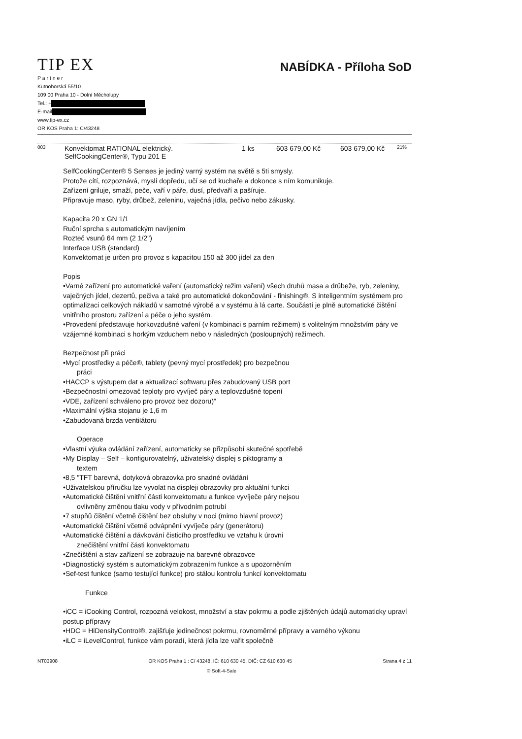TIP EX
NABÍDKA - Příloha SoD
P a r t n e r
Kutnohorská 55/10
109 00 Praha 10 - Dolní Měcholupy
Tel.: +
E-mail
www.tip-ex.cz
OR KOS Praha 1: C/43248
| 003 | Konvektomat RATIONAL elektrický. SelfCookingCenter®, Typu 201 E | 1 ks | 603 679,00 Kč | 603 679,00 Kč | 21% |
SelfCookingCenter® 5 Senses je jediný varný systém na světě s 5ti smysly.
Protože cítí, rozpoznává, myslí dopředu, učí se od kuchaře a dokonce s ním komunikuje.
Zařízení griluje, smaží, peče, vaří v páře, dusí, předvaří a pašíruje.
Připravuje maso, ryby, drůbež, zeleninu, vaječná jídla, pečivo nebo zákusky.
Kapacita 20 x GN 1/1
Ruční sprcha s automatickým navíjením
Rozteč vsunů 64 mm (2 1/2")
Interface USB (standard)
Konvektomat je určen pro provoz s kapacitou 150 až 300 jídel za den
Popis
•Varné zařízení pro automatické vaření (automatický režim vaření) všech druhů masa a drůbeže, ryb, zeleniny, vaječných jídel, dezertů, pečiva a také pro automatické dokončování - finishing®. S inteligentním systémem pro optimalizaci celkových nákladů v samotné výrobě a v systému à lá carte. Součástí je plně automatické čištění vnitřního prostoru zařízení a péče o jeho systém.
•Provedení představuje horkovzdušné vaření (v kombinaci s parním režimem) s volitelným množstvím páry ve vzájemné kombinaci s horkým vzduchem nebo v následných (posloupných) režimech.
Bezpečnost při práci
•Mycí prostředky a péče®, tablety (pevný mycí prostředek) pro bezpečnou
práci
•HACCP s výstupem dat a aktualizací softwaru přes zabudovaný USB port
•Bezpečnostní omezovač teploty pro vyvíječ páry a teplovzdušné topení
•VDE, zařízení schváleno pro provoz bez dozoru)"
•Maximální výška stojanu je 1,6 m
•Zabudovaná brzda ventilátoru
Operace
•Vlastní výuka ovládání zařízení, automaticky se přizpůsobí skutečné spotřebě
•My Display – Self – konfigurovatelný, uživatelský displej s piktogramy a
textem
•8,5 "TFT barevná, dotyková obrazovka pro snadné ovládání
•Uživatelskou příručku lze vyvolat na displeji obrazovky pro aktuální funkci
•Automatické čištění vnitřní části konvektomatu a funkce vyvíječe páry nejsou
ovlivněny změnou tlaku vody v přívodním potrubí
•7 stupňů čištění včetně čištění bez obsluhy v noci (mimo hlavní provoz)
•Automatické čištění včetně odvápnění vyvíječe páry (generátoru)
•Automatické čištění a dávkování čisticího prostředku ve vztahu k úrovni
znečištění vnitřní části konvektomatu
•Znečištění a stav zařízení se zobrazuje na barevné obrazovce
•Diagnostický systém s automatickým zobrazením funkce a s upozorněním
•Sef-test funkce (samo testující funkce) pro stálou kontrolu funkcí konvektomatu
Funkce
•iCC = iCooking Control, rozpozná velokost, množství a stav pokrmu a podle zjištěných údajů automaticky upraví postup přípravy
•HDC = HiDensityControl®, zajišťuje jedinečnost pokrmu, rovnoměrné přípravy a varného výkonu
•iLC = iLevelControl, funkce vám poradí, která jídla lze vařit společně
NT03908 OR KOS Praha 1 : C/ 43248, IČ: 610 630 45, DIČ: CZ 610 630 45 Strana 4 z 11
© Soft-4-Sale